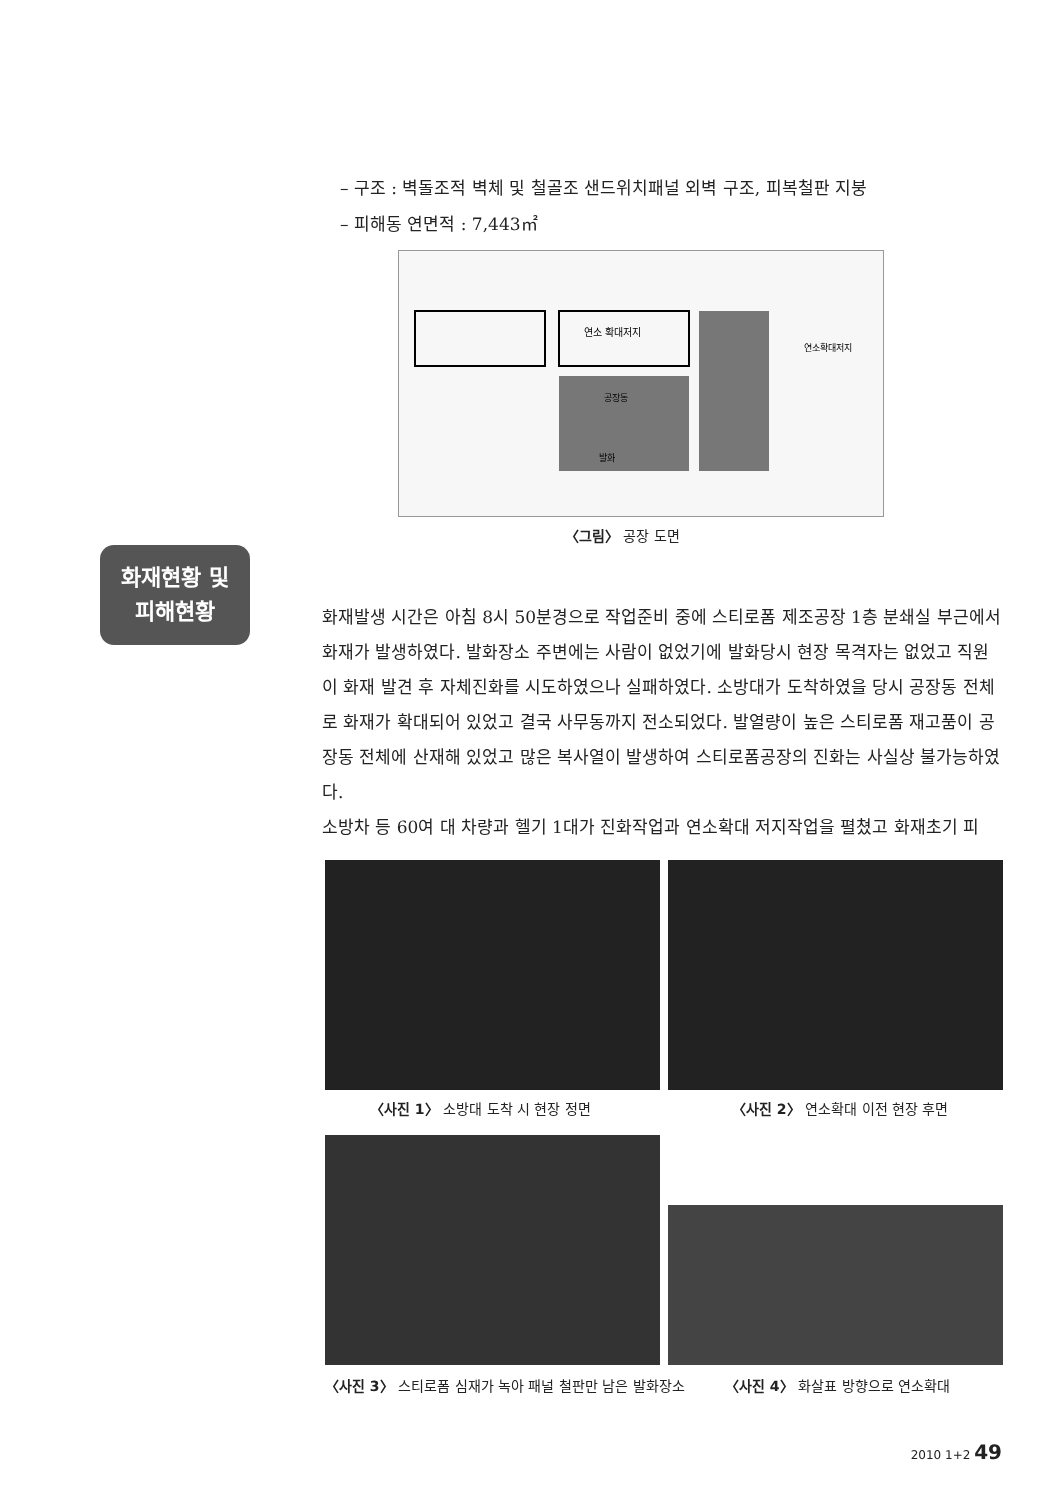– 구조 : 벽돌조적 벽체 및 철골조 샌드위치패널 외벽 구조, 피복철판 지붕
– 피해동 연면적 : 7,443㎡
연소 확대저지
공장동
발화
연소확대저지
〈그림〉 공장 도면
화재현황 및
피해현황
화재발생 시간은 아침 8시 50분경으로 작업준비 중에 스티로폼 제조공장 1층 분쇄실 부근에서 화재가 발생하였다. 발화장소 주변에는 사람이 없었기에 발화당시 현장 목격자는 없었고 직원이 화재 발견 후 자체진화를 시도하였으나 실패하였다. 소방대가 도착하였을 당시 공장동 전체로 화재가 확대되어 있었고 결국 사무동까지 전소되었다. 발열량이 높은 스티로폼 재고품이 공장동 전체에 산재해 있었고 많은 복사열이 발생하여 스티로폼공장의 진화는 사실상 불가능하였다.
소방차 등 60여 대 차량과 헬기 1대가 진화작업과 연소확대 저지작업을 펼쳤고 화재초기 피
〈사진 1〉 소방대 도착 시 현장 정면
〈사진 2〉 연소확대 이전 현장 후면
〈사진 3〉 스티로폼 심재가 녹아 패널 철판만 남은 발화장소
〈사진 4〉 화살표 방향으로 연소확대
2010 1+2 49